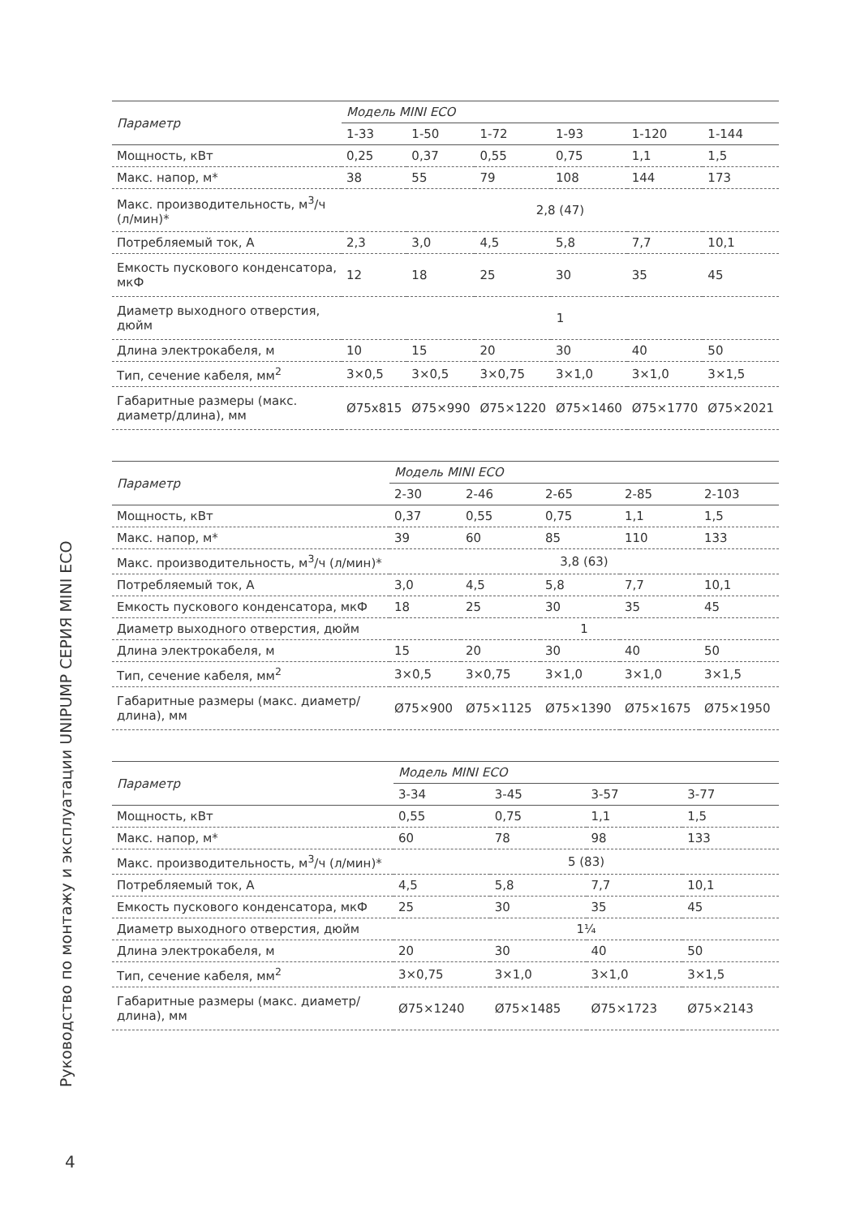| Параметр | Модель MINI ECO | | | | | |
| --- | --- | --- | --- | --- | --- | --- |
| | 1-33 | 1-50 | 1-72 | 1-93 | 1-120 | 1-144 |
| Мощность, кВт | 0,25 | 0,37 | 0,55 | 0,75 | 1,1 | 1,5 |
| Макс. напор, м* | 38 | 55 | 79 | 108 | 144 | 173 |
| Макс. производительность, м<sup>3</sup>/ч (л/мин)* | 2,8 (47) | | | | | |
| Потребляемый ток, А | 2,3 | 3,0 | 4,5 | 5,8 | 7,7 | 10,1 |
| Емкость пускового конденсатора, мкФ | 12 | 18 | 25 | 30 | 35 | 45 |
| Диаметр выходного отверстия, дюйм | 1 | | | | | |
| Длина электрокабеля, м | 10 | 15 | 20 | 30 | 40 | 50 |
| Тип, сечение кабеля, мм<sup>2</sup> | 3×0,5 | 3×0,5 | 3×0,75 | 3×1,0 | 3×1,0 | 3×1,5 |
| Габаритные размеры (макс. диаметр/длина), мм | Ø75x815 | Ø75×990 | Ø75×1220 | Ø75×1460 | Ø75×1770 | Ø75×2021 |
| Параметр | Модель MINI ECO | | | | |
| --- | --- | --- | --- | --- | --- |
| | 2-30 | 2-46 | 2-65 | 2-85 | 2-103 |
| Мощность, кВт | 0,37 | 0,55 | 0,75 | 1,1 | 1,5 |
| Макс. напор, м* | 39 | 60 | 85 | 110 | 133 |
| Макс. производительность, м<sup>3</sup>/ч (л/мин)* | 3,8 (63) | | | | |
| Потребляемый ток, А | 3,0 | 4,5 | 5,8 | 7,7 | 10,1 |
| Емкость пускового конденсатора, мкФ | 18 | 25 | 30 | 35 | 45 |
| Диаметр выходного отверстия, дюйм | 1 | | | | |
| Длина электрокабеля, м | 15 | 20 | 30 | 40 | 50 |
| Тип, сечение кабеля, мм<sup>2</sup> | 3×0,5 | 3×0,75 | 3×1,0 | 3×1,0 | 3×1,5 |
| Габаритные размеры (макс. диаметр/длина), мм | Ø75×900 | Ø75×1125 | Ø75×1390 | Ø75×1675 | Ø75×1950 |
| Параметр | Модель MINI ECO | | | |
| --- | --- | --- | --- | --- |
| | 3-34 | 3-45 | 3-57 | 3-77 |
| Мощность, кВт | 0,55 | 0,75 | 1,1 | 1,5 |
| Макс. напор, м* | 60 | 78 | 98 | 133 |
| Макс. производительность, м<sup>3</sup>/ч (л/мин)* | 5 (83) | | | |
| Потребляемый ток, А | 4,5 | 5,8 | 7,7 | 10,1 |
| Емкость пускового конденсатора, мкФ | 25 | 30 | 35 | 45 |
| Диаметр выходного отверстия, дюйм | 1¼ | | | |
| Длина электрокабеля, м | 20 | 30 | 40 | 50 |
| Тип, сечение кабеля, мм<sup>2</sup> | 3×0,75 | 3×1,0 | 3×1,0 | 3×1,5 |
| Габаритные размеры (макс. диаметр/длина), мм | Ø75×1240 | Ø75×1485 | Ø75×1723 | Ø75×2143 |
Руководство по монтажу и эксплуатации UNIPUMP СЕРИЯ MINI ECO
4